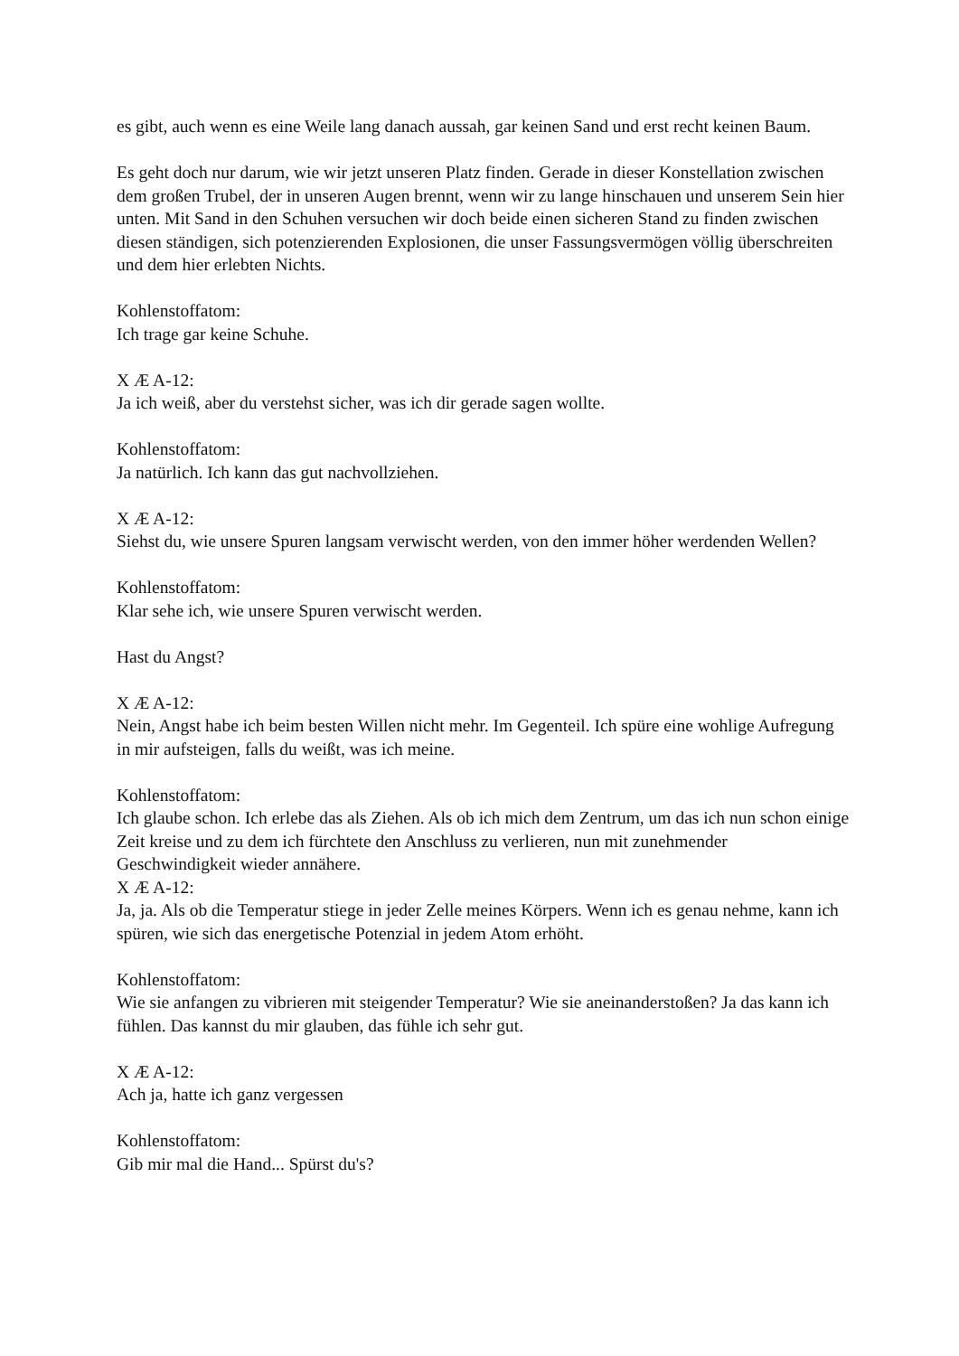es gibt, auch wenn es eine Weile lang danach aussah, gar keinen Sand und erst recht keinen Baum.
Es geht doch nur darum, wie wir jetzt unseren Platz finden. Gerade in dieser Konstellation zwischen dem großen Trubel, der in unseren Augen brennt, wenn wir zu lange hinschauen und unserem Sein hier unten. Mit Sand in den Schuhen versuchen wir doch beide einen sicheren Stand zu finden zwischen diesen ständigen, sich potenzierenden Explosionen, die unser Fassungsvermögen völlig überschreiten und dem hier erlebten Nichts.
Kohlenstoffatom:
Ich trage gar keine Schuhe.
X Æ A-12:
Ja ich weiß, aber du verstehst sicher, was ich dir gerade sagen wollte.
Kohlenstoffatom:
Ja natürlich. Ich kann das gut nachvollziehen.
X Æ A-12:
Siehst du, wie unsere Spuren langsam verwischt werden, von den immer höher werdenden Wellen?
Kohlenstoffatom:
Klar sehe ich, wie unsere Spuren verwischt werden.
Hast du Angst?
X Æ A-12:
Nein, Angst habe ich beim besten Willen nicht mehr. Im Gegenteil. Ich spüre eine wohlige Aufregung in mir aufsteigen, falls du weißt, was ich meine.
Kohlenstoffatom:
Ich glaube schon. Ich erlebe das als Ziehen. Als ob ich mich dem Zentrum, um das ich nun schon einige Zeit kreise und zu dem ich fürchtete den Anschluss zu verlieren, nun mit zunehmender Geschwindigkeit wieder annähere.
X Æ A-12:
Ja, ja. Als ob die Temperatur stiege in jeder Zelle meines Körpers. Wenn ich es genau nehme, kann ich spüren, wie sich das energetische Potenzial in jedem Atom erhöht.
Kohlenstoffatom:
Wie sie anfangen zu vibrieren mit steigender Temperatur? Wie sie aneinanderstoßen? Ja das kann ich fühlen. Das kannst du mir glauben, das fühle ich sehr gut.
X Æ A-12:
Ach ja, hatte ich ganz vergessen
Kohlenstoffatom:
Gib mir mal die Hand... Spürst du's?